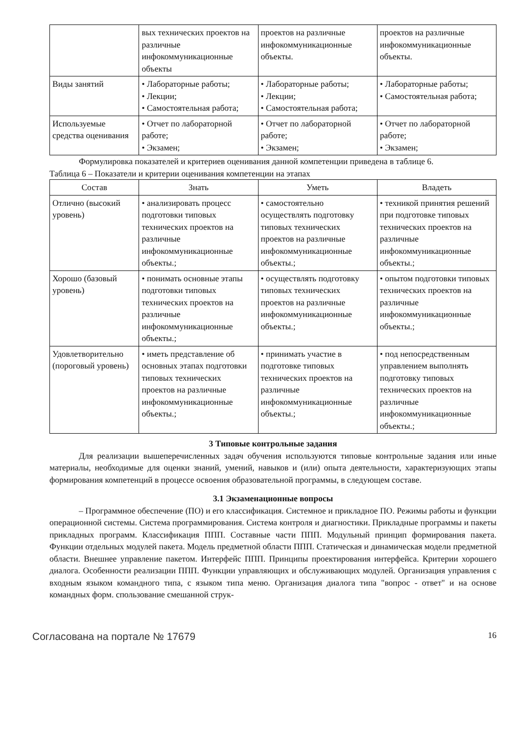| | вых технических проектов на различные инфокоммуникационные объекты | проектов на различные инфокоммуникационные объекты. | проектов на различные инфокоммуникационные объекты. |
| Виды занятий | • Лабораторные работы; • Лекции; • Самостоятельная работа; | • Лабораторные работы; • Лекции; • Самостоятельная работа; | • Лабораторные работы; • Самостоятельная работа; |
| Используемые средства оценивания | • Отчет по лабораторной работе; • Экзамен; | • Отчет по лабораторной работе; • Экзамен; | • Отчет по лабораторной работе; • Экзамен; |
Формулировка показателей и критериев оценивания данной компетенции приведена в таблице 6.
Таблица 6 – Показатели и критерии оценивания компетенции на этапах
| Состав | Знать | Уметь | Владеть |
| --- | --- | --- | --- |
| Отлично (высокий уровень) | • анализировать процесс подготовки типовых технических проектов на различные инфокоммуникационные объекты.; | • самостоятельно осуществлять подготовку типовых технических проектов на различные инфокоммуникационные объекты.; | • техникой принятия решений при подготовке типовых технических проектов на различные инфокоммуникационные объекты.; |
| Хорошо (базовый уровень) | • понимать основные этапы подготовки типовых технических проектов на различные инфокоммуникационные объекты.; | • осуществлять подготовку типовых технических проектов на различные инфокоммуникационные объекты.; | • опытом подготовки типовых технических проектов на различные инфокоммуникационные объекты.; |
| Удовлетворительно (пороговый уровень) | • иметь представление об основных этапах подготовки типовых технических проектов на различные инфокоммуникационные объекты.; | • принимать участие в подготовке типовых технических проектов на различные инфокоммуникационные объекты.; | • под непосредственным управлением выполнять подготовку типовых технических проектов на различные инфокоммуникационные объекты.; |
3 Типовые контрольные задания
Для реализации вышеперечисленных задач обучения используются типовые контрольные задания или иные материалы, необходимые для оценки знаний, умений, навыков и (или) опыта деятельности, характеризующих этапы формирования компетенций в процессе освоения образовательной программы, в следующем составе.
3.1 Экзаменационные вопросы
– Программное обеспечение (ПО) и его классификация. Системное и прикладное ПО. Режимы работы и функции операционной системы. Система программирования. Система контроля и диагностики. Прикладные программы и пакеты прикладных программ. Классификация ППП. Составные части ППП. Модульный принцип формирования пакета. Функции отдельных модулей пакета. Модель предметной области ППП. Статическая и динамическая модели предметной области. Внешнее управление пакетом. Интерфейс ППП. Принципы проектирования интерфейса. Критерии хорошего диалога. Особенности реализации ППП. Функции управляющих и обслуживающих модулей. Организация управления с входным языком командного типа, с языком типа меню. Организация диалога типа "вопрос - ответ" и на основе командных форм. спользование смешанной струк-
Согласована на портале № 17679 16